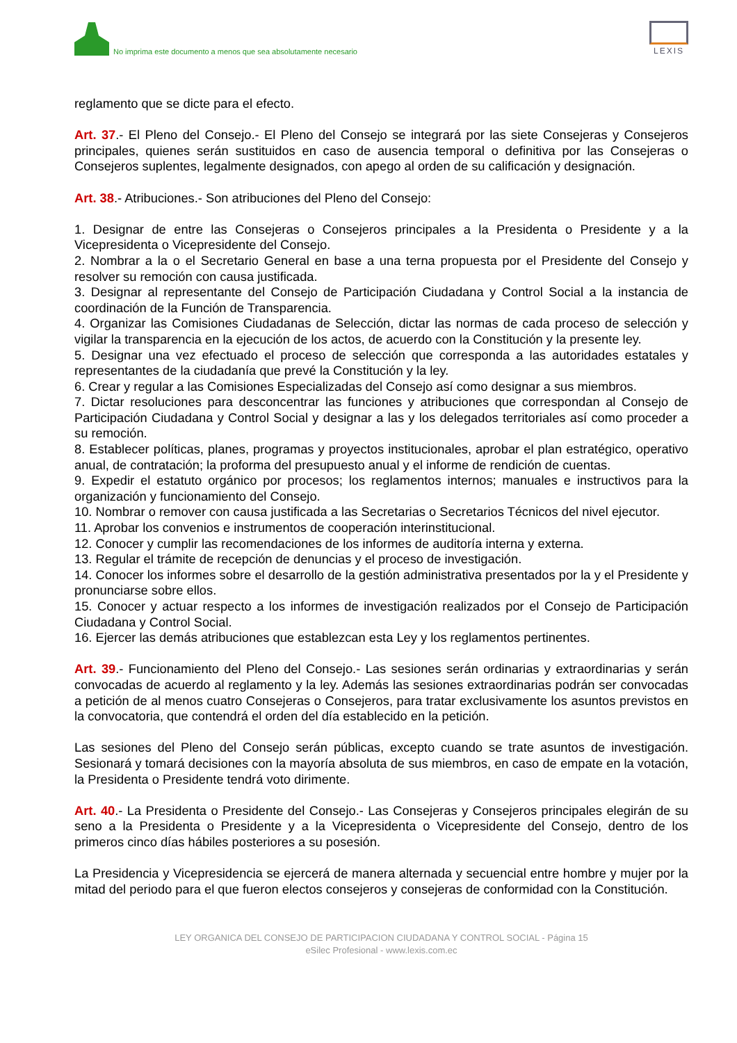No imprima este documento a menos que sea absolutamente necesario
LEXIS
reglamento que se dicte para el efecto.
Art. 37.- El Pleno del Consejo.- El Pleno del Consejo se integrará por las siete Consejeras y Consejeros principales, quienes serán sustituidos en caso de ausencia temporal o definitiva por las Consejeras o Consejeros suplentes, legalmente designados, con apego al orden de su calificación y designación.
Art. 38.- Atribuciones.- Son atribuciones del Pleno del Consejo:
1. Designar de entre las Consejeras o Consejeros principales a la Presidenta o Presidente y a la Vicepresidenta o Vicepresidente del Consejo.
2. Nombrar a la o el Secretario General en base a una terna propuesta por el Presidente del Consejo y resolver su remoción con causa justificada.
3. Designar al representante del Consejo de Participación Ciudadana y Control Social a la instancia de coordinación de la Función de Transparencia.
4. Organizar las Comisiones Ciudadanas de Selección, dictar las normas de cada proceso de selección y vigilar la transparencia en la ejecución de los actos, de acuerdo con la Constitución y la presente ley.
5. Designar una vez efectuado el proceso de selección que corresponda a las autoridades estatales y representantes de la ciudadanía que prevé la Constitución y la ley.
6. Crear y regular a las Comisiones Especializadas del Consejo así como designar a sus miembros.
7. Dictar resoluciones para desconcentrar las funciones y atribuciones que correspondan al Consejo de Participación Ciudadana y Control Social y designar a las y los delegados territoriales así como proceder a su remoción.
8. Establecer políticas, planes, programas y proyectos institucionales, aprobar el plan estratégico, operativo anual, de contratación; la proforma del presupuesto anual y el informe de rendición de cuentas.
9. Expedir el estatuto orgánico por procesos; los reglamentos internos; manuales e instructivos para la organización y funcionamiento del Consejo.
10. Nombrar o remover con causa justificada a las Secretarias o Secretarios Técnicos del nivel ejecutor.
11. Aprobar los convenios e instrumentos de cooperación interinstitucional.
12. Conocer y cumplir las recomendaciones de los informes de auditoría interna y externa.
13. Regular el trámite de recepción de denuncias y el proceso de investigación.
14. Conocer los informes sobre el desarrollo de la gestión administrativa presentados por la y el Presidente y pronunciarse sobre ellos.
15. Conocer y actuar respecto a los informes de investigación realizados por el Consejo de Participación Ciudadana y Control Social.
16. Ejercer las demás atribuciones que establezcan esta Ley y los reglamentos pertinentes.
Art. 39.- Funcionamiento del Pleno del Consejo.- Las sesiones serán ordinarias y extraordinarias y serán convocadas de acuerdo al reglamento y la ley. Además las sesiones extraordinarias podrán ser convocadas a petición de al menos cuatro Consejeras o Consejeros, para tratar exclusivamente los asuntos previstos en la convocatoria, que contendrá el orden del día establecido en la petición.
Las sesiones del Pleno del Consejo serán públicas, excepto cuando se trate asuntos de investigación. Sesionará y tomará decisiones con la mayoría absoluta de sus miembros, en caso de empate en la votación, la Presidenta o Presidente tendrá voto dirimente.
Art. 40.- La Presidenta o Presidente del Consejo.- Las Consejeras y Consejeros principales elegirán de su seno a la Presidenta o Presidente y a la Vicepresidenta o Vicepresidente del Consejo, dentro de los primeros cinco días hábiles posteriores a su posesión.
La Presidencia y Vicepresidencia se ejercerá de manera alternada y secuencial entre hombre y mujer por la mitad del periodo para el que fueron electos consejeros y consejeras de conformidad con la Constitución.
LEY ORGANICA DEL CONSEJO DE PARTICIPACION CIUDADANA Y CONTROL SOCIAL - Página 15
eSilec Profesional - www.lexis.com.ec